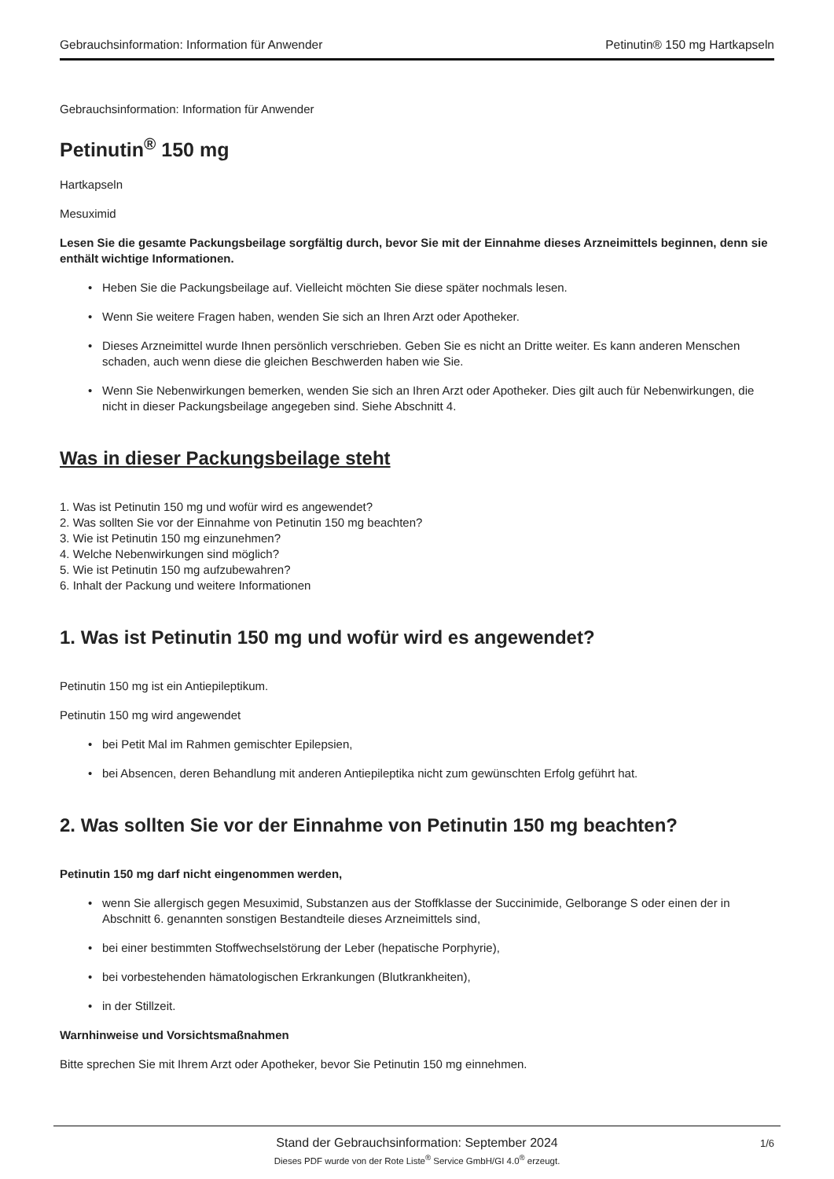Gebrauchsinformation: Information für Anwender Petinutin® 150 mg Hartkapseln
Gebrauchsinformation: Information für Anwender
Petinutin<sup>®</sup> 150 mg
Hartkapseln
Mesuximid
Lesen Sie die gesamte Packungsbeilage sorgfältig durch, bevor Sie mit der Einnahme dieses Arzneimittels beginnen, denn sie enthält wichtige Informationen.
• Heben Sie die Packungsbeilage auf. Vielleicht möchten Sie diese später nochmals lesen.
• Wenn Sie weitere Fragen haben, wenden Sie sich an Ihren Arzt oder Apotheker.
• Dieses Arzneimittel wurde Ihnen persönlich verschrieben. Geben Sie es nicht an Dritte weiter. Es kann anderen Menschen schaden, auch wenn diese die gleichen Beschwerden haben wie Sie.
• Wenn Sie Nebenwirkungen bemerken, wenden Sie sich an Ihren Arzt oder Apotheker. Dies gilt auch für Nebenwirkungen, die nicht in dieser Packungsbeilage angegeben sind. Siehe Abschnitt 4.
Was in dieser Packungsbeilage steht
1. Was ist Petinutin 150 mg und wofür wird es angewendet?
2. Was sollten Sie vor der Einnahme von Petinutin 150 mg beachten?
3. Wie ist Petinutin 150 mg einzunehmen?
4. Welche Nebenwirkungen sind möglich?
5. Wie ist Petinutin 150 mg aufzubewahren?
6. Inhalt der Packung und weitere Informationen
1. Was ist Petinutin 150 mg und wofür wird es angewendet?
Petinutin 150 mg ist ein Antiepileptikum.
Petinutin 150 mg wird angewendet
• bei Petit Mal im Rahmen gemischter Epilepsien,
• bei Absencen, deren Behandlung mit anderen Antiepileptika nicht zum gewünschten Erfolg geführt hat.
2. Was sollten Sie vor der Einnahme von Petinutin 150 mg beachten?
Petinutin 150 mg darf nicht eingenommen werden,
• wenn Sie allergisch gegen Mesuximid, Substanzen aus der Stoffklasse der Succinimide, Gelborange S oder einen der in Abschnitt 6. genannten sonstigen Bestandteile dieses Arzneimittels sind,
• bei einer bestimmten Stoffwechselstörung der Leber (hepatische Porphyrie),
• bei vorbestehenden hämatologischen Erkrankungen (Blutkrankheiten),
• in der Stillzeit.
Warnhinweise und Vorsichtsmaßnahmen
Bitte sprechen Sie mit Ihrem Arzt oder Apotheker, bevor Sie Petinutin 150 mg einnehmen.
Stand der Gebrauchsinformation: September 2024
1/6
Dieses PDF wurde von der Rote Liste<sup>®</sup> Service GmbH/GI 4.0<sup>®</sup> erzeugt.